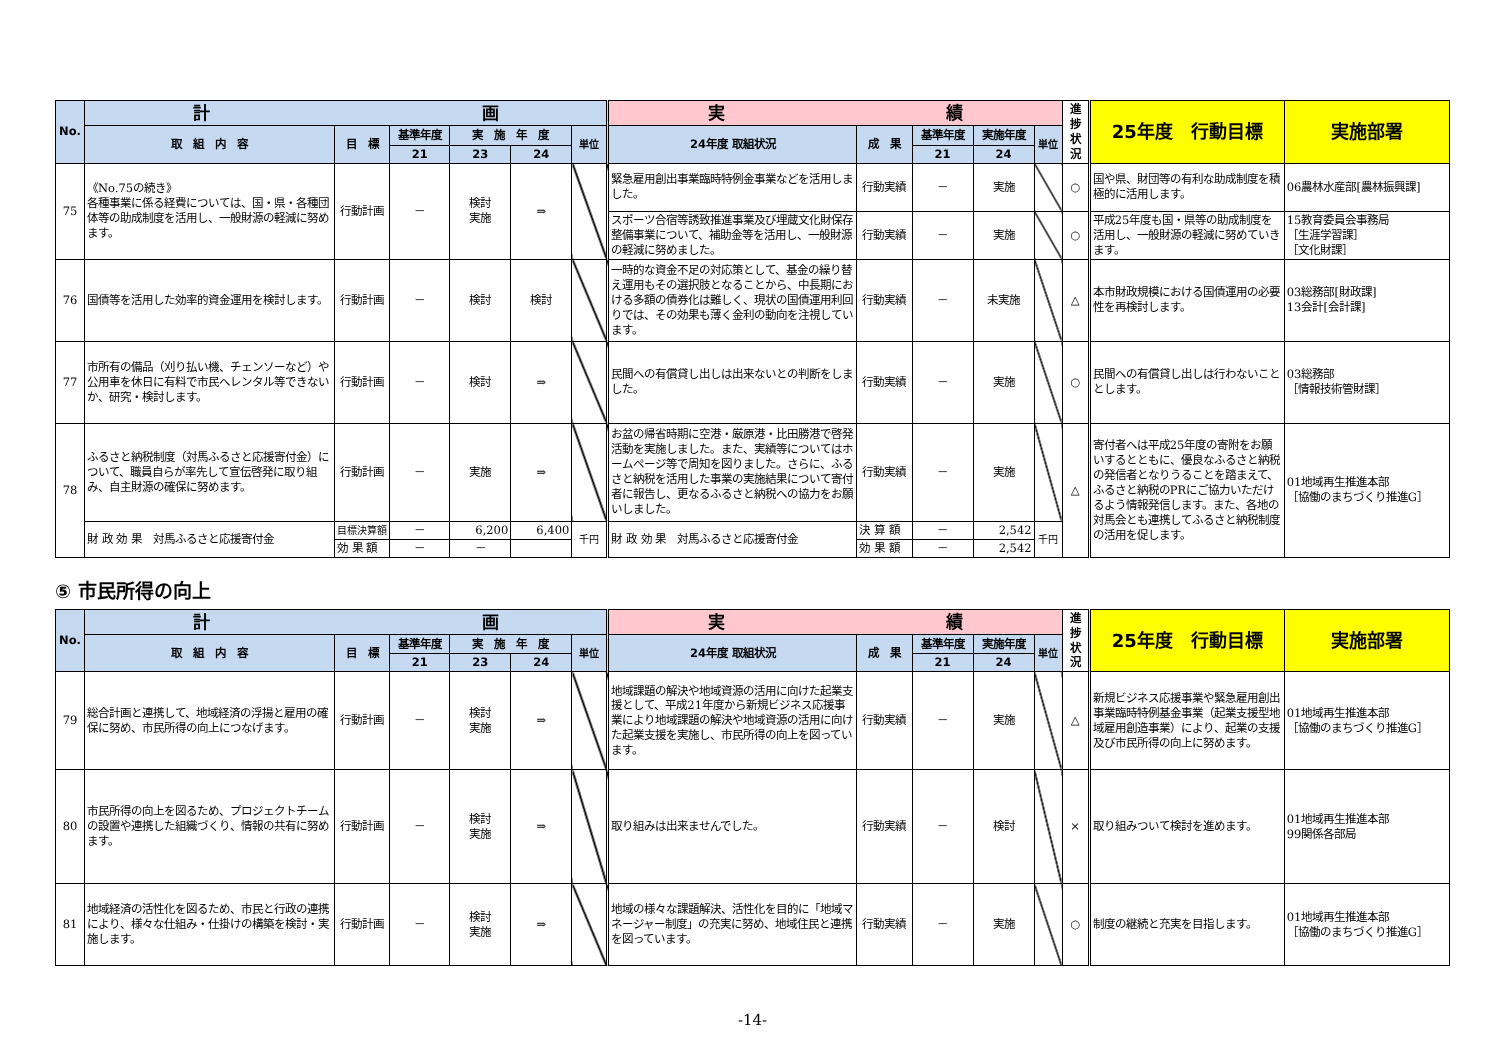| No. | 計 画 | | | | | | 実 績 | | | | | 進捗状況 | 25年度 行動目標 | 実施部署 |
| --- | --- | --- | --- | --- | --- | --- | --- | --- | --- | --- | --- | --- | --- | --- |
| | 取 組 内 容 | 目 標 | 基準年度 | 実 施 年 度 | | 単位 | 24年度 取組状況 | 成 果 | 基準年度 | 実施年度 | 単位 | | | |
| | | | 21 | 23 | 24 | | | | 21 | 24 | | | | |
| 75 | 《No.75の続き》 各種事業に係る経費については、国・県・各種団体等の助成制度を活用し、一般財源の軽減に努めます。 | 行動計画 | － | 検討 実施 | ⇒ | | 緊急雇用創出事業臨時特例金事業などを活用しました。 | 行動実績 | － | 実施 | | ○ | 国や県、財団等の有利な助成制度を積極的に活用します。 | 06農林水産部[農林振興課] |
| | | | | | | | スポーツ合宿等誘致推進事業及び埋蔵文化財保存整備事業について、補助金等を活用し、一般財源の軽減に努めました。 | 行動実績 | － | 実施 | | ○ | 平成25年度も国・県等の助成制度を活用し、一般財源の軽減に努めていきます。 | 15教育委員会事務局 ［生涯学習課］ ［文化財課］ |
| 76 | 国債等を活用した効率的資金運用を検討します。 | 行動計画 | － | 検討 | 検討 | | 一時的な資金不足の対応策として、基金の繰り替え運用もその選択肢となることから、中長期における多額の債券化は難しく、現状の国債運用利回りでは、その効果も薄く金利の動向を注視しています。 | 行動実績 | － | 未実施 | | △ | 本市財政規模における国債運用の必要性を再検討します。 | 03総務部[財政課] 13会計[会計課] |
| 77 | 市所有の備品（刈り払い機、チェンソーなど）や公用車を休日に有料で市民へレンタル等できないか、研究・検討します。 | 行動計画 | － | 検討 | ⇒ | | 民間への有償貸し出しは出来ないとの判断をしました。 | 行動実績 | － | 実施 | | ○ | 民間への有償貸し出しは行わないこととします。 | 03総務部 ［情報技術管財課］ |
| 78 | ふるさと納税制度（対馬ふるさと応援寄付金）について、職員自らが率先して宣伝啓発に取り組み、自主財源の確保に努めます。 | 行動計画 | － | 実施 | ⇒ | | お盆の帰省時期に空港・厳原港・比田勝港で啓発活動を実施しました。また、実績等についてはホームページ等で周知を図りました。さらに、ふるさと納税を活用した事業の実施結果について寄付者に報告し、更なるふるさと納税への協力をお願いしました。 | 行動実績 | － | 実施 | | △ | 寄付者へは平成25年度の寄附をお願いするとともに、優良なふるさと納税の発信者となりうることを踏まえて、ふるさと納税のPRにご協力いただけるよう情報発信します。また、各地の対馬会とも連携してふるさと納税制度の活用を促します。 | 01地域再生推進本部 ［協働のまちづくり推進G］ |
| | 財 政 効 果 対馬ふるさと応援寄付金 | 目標決算額 | － | 6,200 | 6,400 | 千円 | 財 政 効 果 対馬ふるさと応援寄付金 | 決 算 額 | － | 2,542 | 千円 | | | |
| | | 効 果 額 | － | － | | | | 効 果 額 | － | 2,542 | | | | |
⑤ 市民所得の向上
| No. | 計 画 | | | | | | 実 績 | | | | | 進捗状況 | 25年度 行動目標 | 実施部署 |
| --- | --- | --- | --- | --- | --- | --- | --- | --- | --- | --- | --- | --- | --- | --- |
| | 取 組 内 容 | 目 標 | 基準年度 | 実 施 年 度 | | 単位 | 24年度 取組状況 | 成 果 | 基準年度 | 実施年度 | 単位 | | | |
| | | | 21 | 23 | 24 | | | | 21 | 24 | | | | |
| 79 | 総合計画と連携して、地域経済の浮揚と雇用の確保に努め、市民所得の向上につなげます。 | 行動計画 | － | 検討 実施 | ⇒ | | 地域課題の解決や地域資源の活用に向けた起業支援として、平成21年度から新規ビジネス応援事業により地域課題の解決や地域資源の活用に向けた起業支援を実施し、市民所得の向上を図っています。 | 行動実績 | － | 実施 | | △ | 新規ビジネス応援事業や緊急雇用創出事業臨時特例基金事業（起業支援型地域雇用創造事業）により、起業の支援及び市民所得の向上に努めます。 | 01地域再生推進本部 ［協働のまちづくり推進G］ |
| 80 | 市民所得の向上を図るため、プロジェクトチームの設置や連携した組織づくり、情報の共有に努めます。 | 行動計画 | － | 検討 実施 | ⇒ | | 取り組みは出来ませんでした。 | 行動実績 | － | 検討 | | × | 取り組みついて検討を進めます。 | 01地域再生推進本部 99関係各部局 |
| 81 | 地域経済の活性化を図るため、市民と行政の連携により、様々な仕組み・仕掛けの構築を検討・実施します。 | 行動計画 | － | 検討 実施 | ⇒ | | 地域の様々な課題解決、活性化を目的に「地域マネージャー制度」の充実に努め、地域住民と連携を図っています。 | 行動実績 | － | 実施 | | ○ | 制度の継続と充実を目指します。 | 01地域再生推進本部 ［協働のまちづくり推進G］ |
-14-